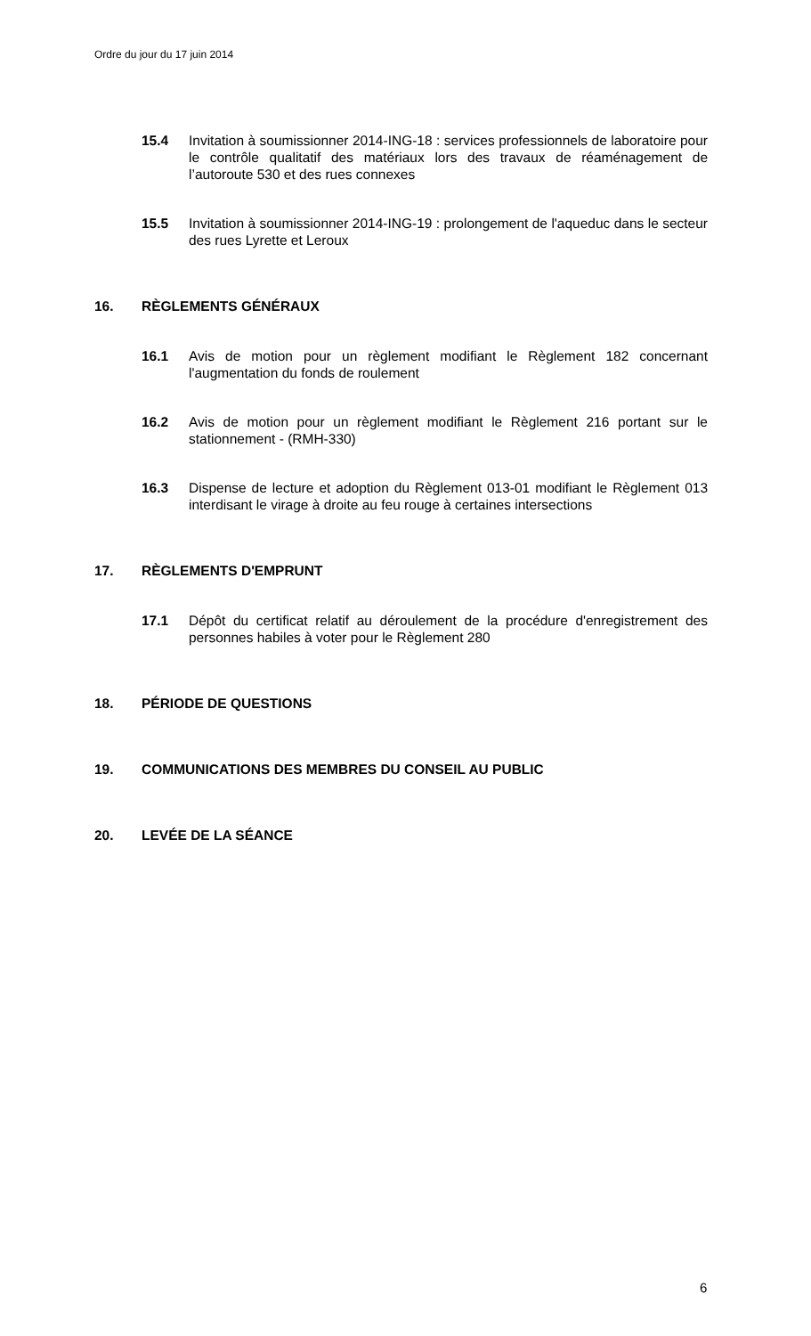Ordre du jour du 17 juin 2014
15.4 Invitation à soumissionner 2014-ING-18 : services professionnels de laboratoire pour le contrôle qualitatif des matériaux lors des travaux de réaménagement de l’autoroute 530 et des rues connexes
15.5 Invitation à soumissionner 2014-ING-19 : prolongement de l'aqueduc dans le secteur des rues Lyrette et Leroux
16. RÈGLEMENTS GÉNÉRAUX
16.1 Avis de motion pour un règlement modifiant le Règlement 182 concernant l'augmentation du fonds de roulement
16.2 Avis de motion pour un règlement modifiant le Règlement 216 portant sur le stationnement - (RMH-330)
16.3 Dispense de lecture et adoption du Règlement 013-01 modifiant le Règlement 013 interdisant le virage à droite au feu rouge à certaines intersections
17. RÈGLEMENTS D'EMPRUNT
17.1 Dépôt du certificat relatif au déroulement de la procédure d'enregistrement des personnes habiles à voter pour le Règlement 280
18. PÉRIODE DE QUESTIONS
19. COMMUNICATIONS DES MEMBRES DU CONSEIL AU PUBLIC
20. LEVÉE DE LA SÉANCE
6